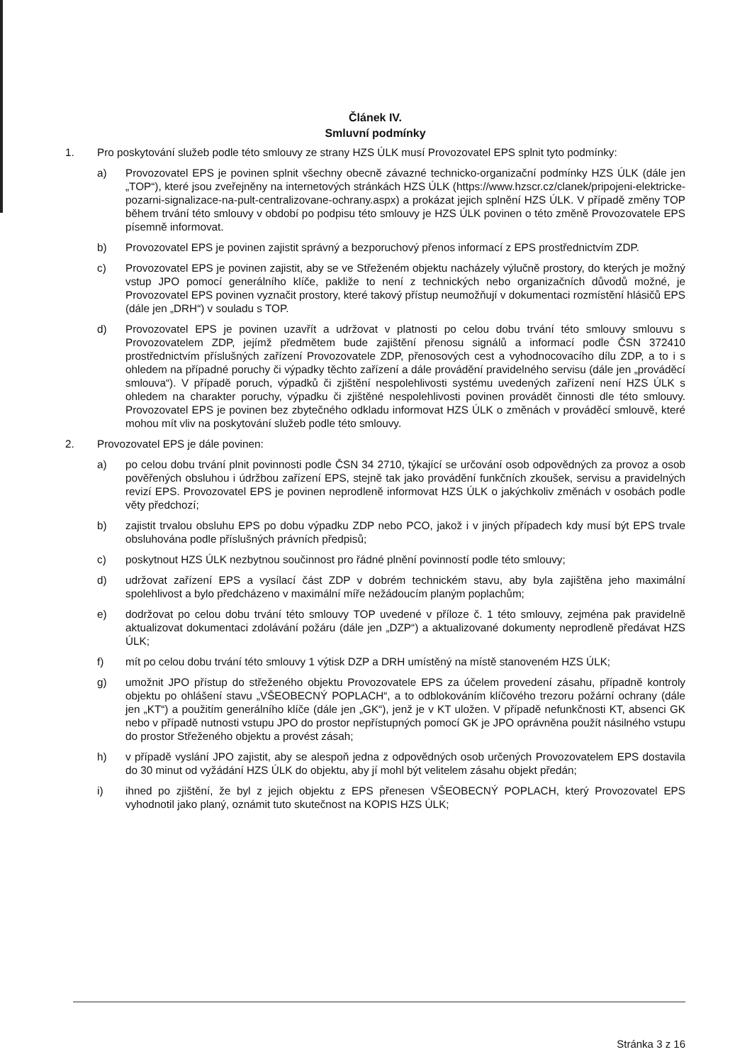Článek IV.
Smluvní podmínky
1. Pro poskytování služeb podle této smlouvy ze strany HZS ÚLK musí Provozovatel EPS splnit tyto podmínky:
a) Provozovatel EPS je povinen splnit všechny obecně závazné technicko-organizační podmínky HZS ÚLK (dále jen „TOP“), které jsou zveřejněny na internetových stránkách HZS ÚLK (https://www.hzscr.cz/clanek/pripojeni-elektricke-pozarni-signalizace-na-pult-centralizovane-ochrany.aspx) a prokázat jejich splnění HZS ÚLK. V případě změny TOP během trvání této smlouvy v období po podpisu této smlouvy je HZS ÚLK povinen o této změně Provozovatele EPS písemně informovat.
b) Provozovatel EPS je povinen zajistit správný a bezporuchový přenos informací z EPS prostřednictvím ZDP.
c) Provozovatel EPS je povinen zajistit, aby se ve Střeženém objektu nacházely výlučně prostory, do kterých je možný vstup JPO pomocí generálního klíče, pakliže to není z technických nebo organizačních důvodů možné, je Provozovatel EPS povinen vyznačit prostory, které takový přístup neumožňují v dokumentaci rozmístění hlásičů EPS (dále jen „DRH“) v souladu s TOP.
d) Provozovatel EPS je povinen uzavřít a udržovat v platnosti po celou dobu trvání této smlouvy smlouvu s Provozovatelem ZDP, jejímž předmětem bude zajištění přenosu signálů a informací podle ČSN 372410 prostřednictvím příslušných zařízení Provozovatele ZDP, přenosových cest a vyhodnocovacího dílu ZDP, a to i s ohledem na případné poruchy či výpadky těchto zařízení a dále provádění pravidelného servisu (dále jen „prováděcí smlouva“). V případě poruch, výpadků či zjištění nespolehlivosti systému uvedených zařízení není HZS ÚLK s ohledem na charakter poruchy, výpadku či zjištěné nespolehlivosti povinen provádět činnosti dle této smlouvy. Provozovatel EPS je povinen bez zbytečného odkladu informovat HZS ÚLK o změnách v prováděcí smlouvě, které mohou mít vliv na poskytování služeb podle této smlouvy.
2. Provozovatel EPS je dále povinen:
a) po celou dobu trvání plnit povinnosti podle ČSN 34 2710, týkající se určování osob odpovědných za provoz a osob pověřených obsluhou i údržbou zařízení EPS, stejně tak jako provádění funkčních zkoušek, servisu a pravidelných revizí EPS. Provozovatel EPS je povinen neprodleně informovat HZS ÚLK o jakýchkoliv změnách v osobách podle věty předchozí;
b) zajistit trvalou obsluhu EPS po dobu výpadku ZDP nebo PCO, jakož i v jiných případech kdy musí být EPS trvale obsluhována podle příslušných právních předpisů;
c) poskytnout HZS ÚLK nezbytnou součinnost pro řádné plnění povinností podle této smlouvy;
d) udržovat zařízení EPS a vysílací část ZDP v dobrém technickém stavu, aby byla zajištěna jeho maximální spolehlivost a bylo předcházeno v maximální míře nežádoucím planým poplachům;
e) dodržovat po celou dobu trvání této smlouvy TOP uvedené v příloze č. 1 této smlouvy, zejména pak pravidelně aktualizovat dokumentaci zdolávání požáru (dále jen „DZP“) a aktualizované dokumenty neprodleně předávat HZS ÚLK;
f) mít po celou dobu trvání této smlouvy 1 výtisk DZP a DRH umístěný na místě stanoveném HZS ÚLK;
g) umožnit JPO přístup do střeženého objektu Provozovatele EPS za účelem provedení zásahu, případně kontroly objektu po ohlášení stavu „VŠEOBECNÝ POPLACH“, a to odblokováním klíčového trezoru požární ochrany (dále jen „KT“) a použitím generálního klíče (dále jen „GK“), jenž je v KT uložen. V případě nefunkčnosti KT, absenci GK nebo v případě nutnosti vstupu JPO do prostor nepřístupných pomocí GK je JPO oprávněna použít násilného vstupu do prostor Střeženého objektu a provést zásah;
h) v případě vyslání JPO zajistit, aby se alespoň jedna z odpovědných osob určených Provozovatelem EPS dostavila do 30 minut od vyžádání HZS ÚLK do objektu, aby jí mohl být velitelem zásahu objekt předán;
i) ihned po zjištění, že byl z jejich objektu z EPS přenesen VŠEOBECNÝ POPLACH, který Provozovatel EPS vyhodnotil jako planý, oznámit tuto skutečnost na KOPIS HZS ÚLK;
Stránka 3 z 16